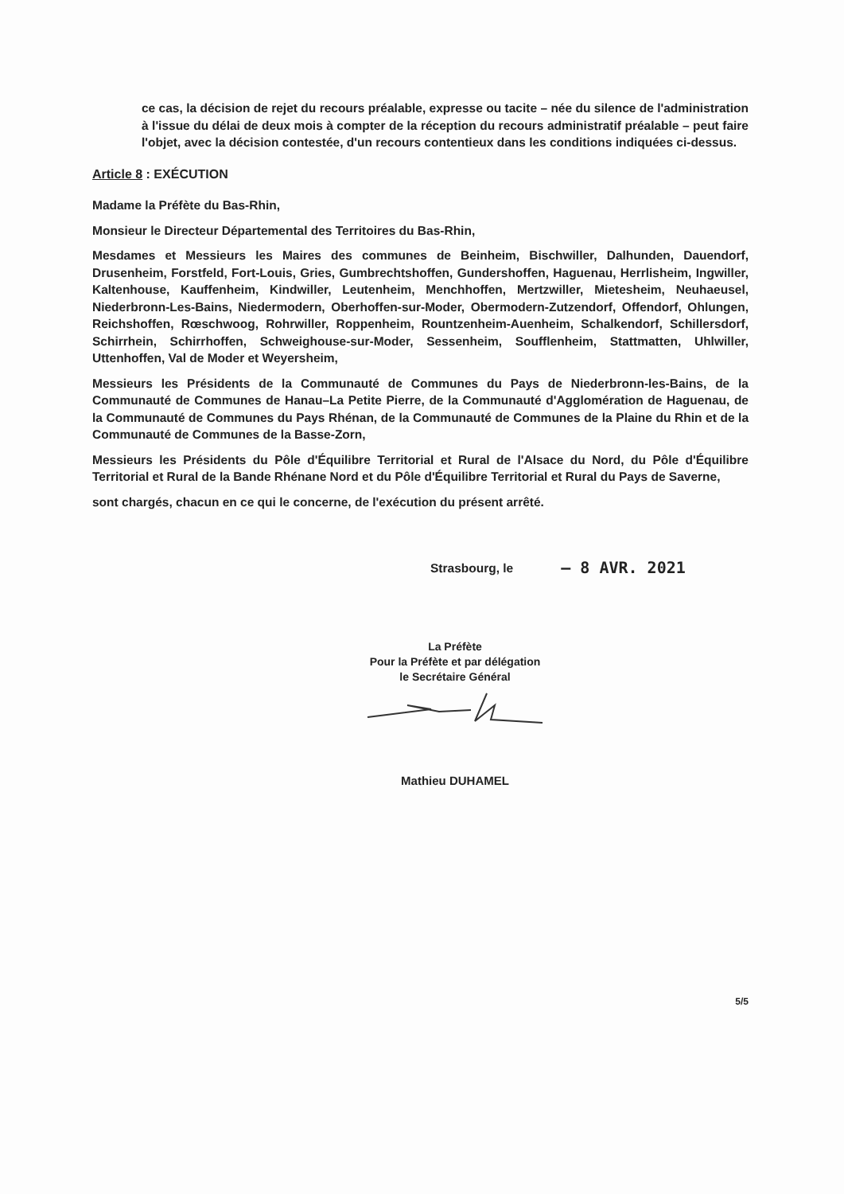ce cas, la décision de rejet du recours préalable, expresse ou tacite – née du silence de l'administration à l'issue du délai de deux mois à compter de la réception du recours administratif préalable – peut faire l'objet, avec la décision contestée, d'un recours contentieux dans les conditions indiquées ci-dessus.
Article 8 : EXÉCUTION
Madame la Préfète du Bas-Rhin,
Monsieur le Directeur Départemental des Territoires du Bas-Rhin,
Mesdames et Messieurs les Maires des communes de Beinheim, Bischwiller, Dalhunden, Dauendorf, Drusenheim, Forstfeld, Fort-Louis, Gries, Gumbrechtshoffen, Gundershoffen, Haguenau, Herrlisheim, Ingwiller, Kaltenhouse, Kauffenheim, Kindwiller, Leutenheim, Menchhoffen, Mertzwiller, Mietesheim, Neuhaeusel, Niederbronn-Les-Bains, Niedermodern, Oberhoffen-sur-Moder, Obermodern-Zutzendorf, Offendorf, Ohlungen, Reichshoffen, Rœschwoog, Rohrwiller, Roppenheim, Rountzenheim-Auenheim, Schalkendorf, Schillersdorf, Schirrhein, Schirrhoffen, Schweighouse-sur-Moder, Sessenheim, Soufflenheim, Stattmatten, Uhlwiller, Uttenhoffen, Val de Moder et Weyersheim,
Messieurs les Présidents de la Communauté de Communes du Pays de Niederbronn-les-Bains, de la Communauté de Communes de Hanau–La Petite Pierre, de la Communauté d'Agglomération de Haguenau, de la Communauté de Communes du Pays Rhénan, de la Communauté de Communes de la Plaine du Rhin et de la Communauté de Communes de la Basse-Zorn,
Messieurs les Présidents du Pôle d'Équilibre Territorial et Rural de l'Alsace du Nord, du Pôle d'Équilibre Territorial et Rural de la Bande Rhénane Nord et du Pôle d'Équilibre Territorial et Rural du Pays de Saverne,
sont chargés, chacun en ce qui le concerne, de l'exécution du présent arrêté.
Strasbourg, le – 8 AVR. 2021
La Préfète
Pour la Préfète et par délégation
le Secrétaire Général
Mathieu DUHAMEL
5/5